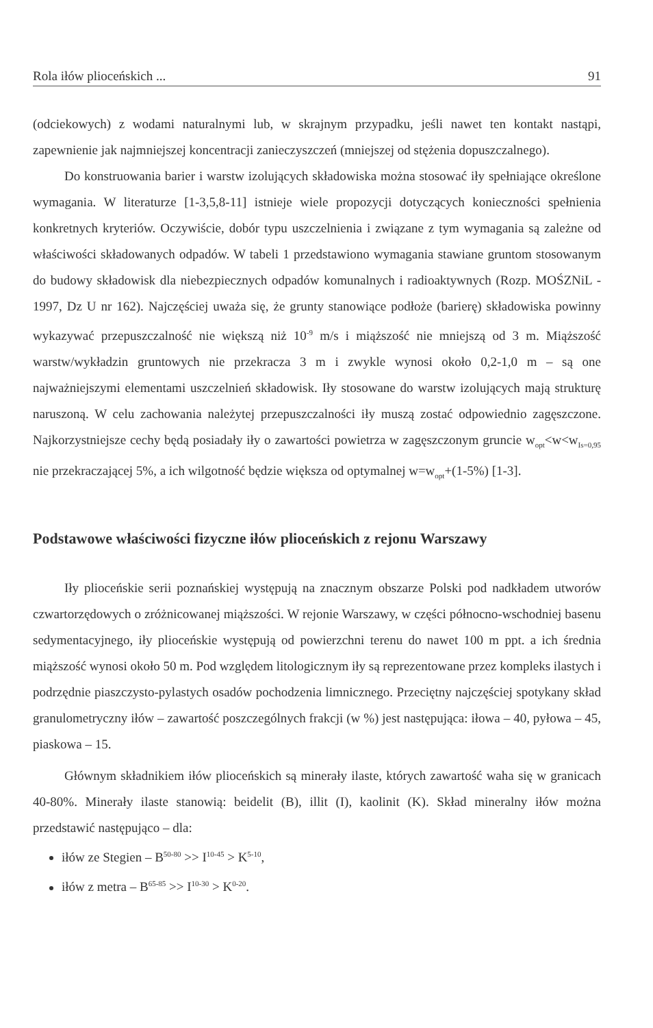Rola iłów plioceńskich ... 91
(odciekowych) z wodami naturalnymi lub, w skrajnym przypadku, jeśli nawet ten kontakt nastąpi, zapewnienie jak najmniejszej koncentracji zanieczyszczeń (mniejszej od stężenia dopuszczalnego).
Do konstruowania barier i warstw izolujących składowiska można stosować iły spełniające określone wymagania. W literaturze [1-3,5,8-11] istnieje wiele propozycji dotyczących konieczności spełnienia konkretnych kryteriów. Oczywiście, dobór typu uszczelnienia i związane z tym wymagania są zależne od właściwości składowanych odpadów. W tabeli 1 przedstawiono wymagania stawiane gruntom stosowanym do budowy składowisk dla niebezpiecznych odpadów komunalnych i radioaktywnych (Rozp. MOŚZNiL - 1997, Dz U nr 162). Najczęściej uważa się, że grunty stanowiące podłoże (barierę) składowiska powinny wykazywać przepuszczalność nie większą niż 10<sup>-9</sup> m/s i miąższość nie mniejszą od 3 m. Miąższość warstw/wykładzin gruntowych nie przekracza 3 m i zwykle wynosi około 0,2-1,0 m – są one najważniejszymi elementami uszczelnień składowisk. Iły stosowane do warstw izolujących mają strukturę naruszoną. W celu zachowania należytej przepuszczalności iły muszą zostać odpowiednio zagęszczone. Najkorzystniejsze cechy będą posiadały iły o zawartości powietrza w zagęszczonym gruncie w<sub>opt</sub><w<w<sub>Is=0,95</sub> nie przekraczającej 5%, a ich wilgotność będzie większa od optymalnej w=w<sub>opt</sub>+(1-5%) [1-3].
Podstawowe właściwości fizyczne iłów plioceńskich z rejonu Warszawy
Iły plioceńskie serii poznańskiej występują na znacznym obszarze Polski pod nadkładem utworów czwartorzędowych o zróżnicowanej miąższości. W rejonie Warszawy, w części północno-wschodniej basenu sedymentacyjnego, iły plioceńskie występują od powierzchni terenu do nawet 100 m ppt. a ich średnia miąższość wynosi około 50 m. Pod względem litologicznym iły są reprezentowane przez kompleks ilastych i podrzędnie piaszczysto-pylastych osadów pochodzenia limnicznego. Przeciętny najczęściej spotykany skład granulometryczny iłów – zawartość poszczególnych frakcji (w %) jest następująca: iłowa – 40, pyłowa – 45, piaskowa – 15.
Głównym składnikiem iłów plioceńskich są minerały ilaste, których zawartość waha się w granicach 40-80%. Minerały ilaste stanowią: beidelit (B), illit (I), kaolinit (K). Skład mineralny iłów można przedstawić następująco – dla:
iłów ze Stegien – B<sup>50-80</sup> >> I<sup>10-45</sup> > K<sup>5-10</sup>,
iłów z metra – B<sup>65-85</sup> >> I<sup>10-30</sup> > K<sup>0-20</sup>.